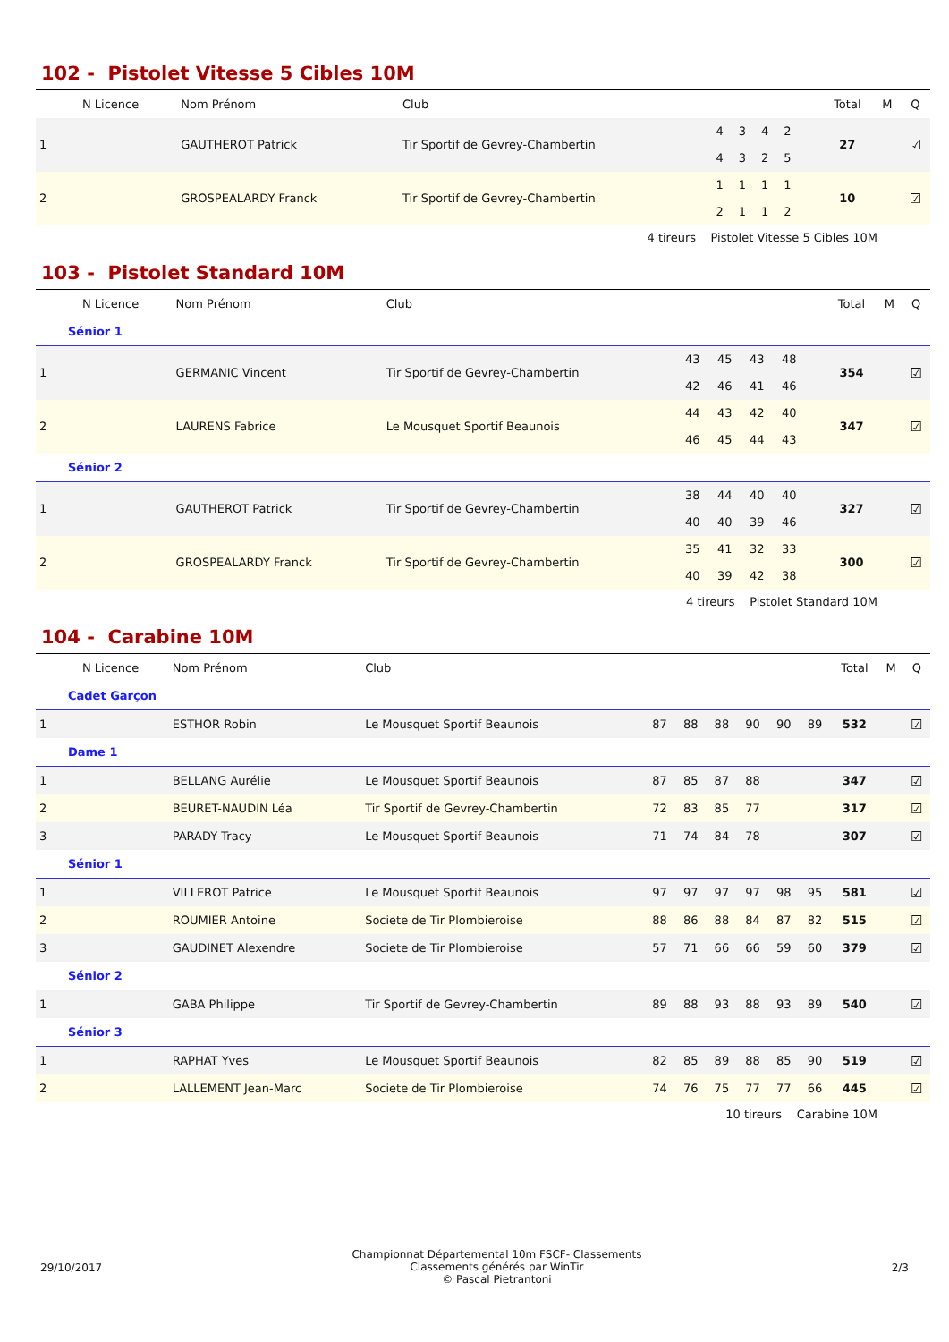102 - Pistolet Vitesse 5 Cibles 10M
| | N Licence | Nom Prénom | Club | | | | | | | Total | M | Q |
| --- | --- | --- | --- | --- | --- | --- | --- | --- | --- | --- | --- | --- |
| 1 | | GAUTHEROT Patrick | Tir Sportif de Gevrey-Chambertin | 4 4 | 3 3 | 4 2 | 2 5 | | | 27 | | ☑ |
| 2 | | GROSPEALARDY Franck | Tir Sportif de Gevrey-Chambertin | 1 2 | 1 1 | 1 1 | 1 2 | | | 10 | | ☑ |
4 tireurs Pistolet Vitesse 5 Cibles 10M
103 - Pistolet Standard 10M
| | N Licence | Nom Prénom | Club | | | | | | | Total | M | Q |
| --- | --- | --- | --- | --- | --- | --- | --- | --- | --- | --- | --- | --- |
| Sénior 1 | | | | | | | | | | | | |
| 1 | | GERMANIC Vincent | Tir Sportif de Gevrey-Chambertin | 43 42 | 45 46 | 43 41 | 48 46 | | | 354 | | ☑ |
| 2 | | LAURENS Fabrice | Le Mousquet Sportif Beaunois | 44 46 | 43 45 | 42 44 | 40 43 | | | 347 | | ☑ |
| Sénior 2 | | | | | | | | | | | | |
| 1 | | GAUTHEROT Patrick | Tir Sportif de Gevrey-Chambertin | 38 40 | 44 40 | 40 39 | 40 46 | | | 327 | | ☑ |
| 2 | | GROSPEALARDY Franck | Tir Sportif de Gevrey-Chambertin | 35 40 | 41 39 | 32 42 | 33 38 | | | 300 | | ☑ |
4 tireurs Pistolet Standard 10M
104 - Carabine 10M
| | N Licence | Nom Prénom | Club | | | | | | | Total | M | Q |
| --- | --- | --- | --- | --- | --- | --- | --- | --- | --- | --- | --- | --- |
| Cadet Garçon | | | | | | | | | | | | |
| 1 | | ESTHOR Robin | Le Mousquet Sportif Beaunois | 87 | 88 | 88 | 90 | 90 | 89 | 532 | | ☑ |
| Dame 1 | | | | | | | | | | | | |
| 1 | | BELLANG Aurélie | Le Mousquet Sportif Beaunois | 87 | 85 | 87 | 88 | | | 347 | | ☑ |
| 2 | | BEURET-NAUDIN Léa | Tir Sportif de Gevrey-Chambertin | 72 | 83 | 85 | 77 | | | 317 | | ☑ |
| 3 | | PARADY Tracy | Le Mousquet Sportif Beaunois | 71 | 74 | 84 | 78 | | | 307 | | ☑ |
| Sénior 1 | | | | | | | | | | | | |
| 1 | | VILLEROT Patrice | Le Mousquet Sportif Beaunois | 97 | 97 | 97 | 97 | 98 | 95 | 581 | | ☑ |
| 2 | | ROUMIER Antoine | Societe de Tir Plombieroise | 88 | 86 | 88 | 84 | 87 | 82 | 515 | | ☑ |
| 3 | | GAUDINET Alexendre | Societe de Tir Plombieroise | 57 | 71 | 66 | 66 | 59 | 60 | 379 | | ☑ |
| Sénior 2 | | | | | | | | | | | | |
| 1 | | GABA Philippe | Tir Sportif de Gevrey-Chambertin | 89 | 88 | 93 | 88 | 93 | 89 | 540 | | ☑ |
| Sénior 3 | | | | | | | | | | | | |
| 1 | | RAPHAT Yves | Le Mousquet Sportif Beaunois | 82 | 85 | 89 | 88 | 85 | 90 | 519 | | ☑ |
| 2 | | LALLEMENT Jean-Marc | Societe de Tir Plombieroise | 74 | 76 | 75 | 77 | 77 | 66 | 445 | | ☑ |
10 tireurs Carabine 10M
29/10/2017
Championnat Départemental 10m FSCF- Classements
Classements générés par WinTir
© Pascal Pietrantoni
2/3